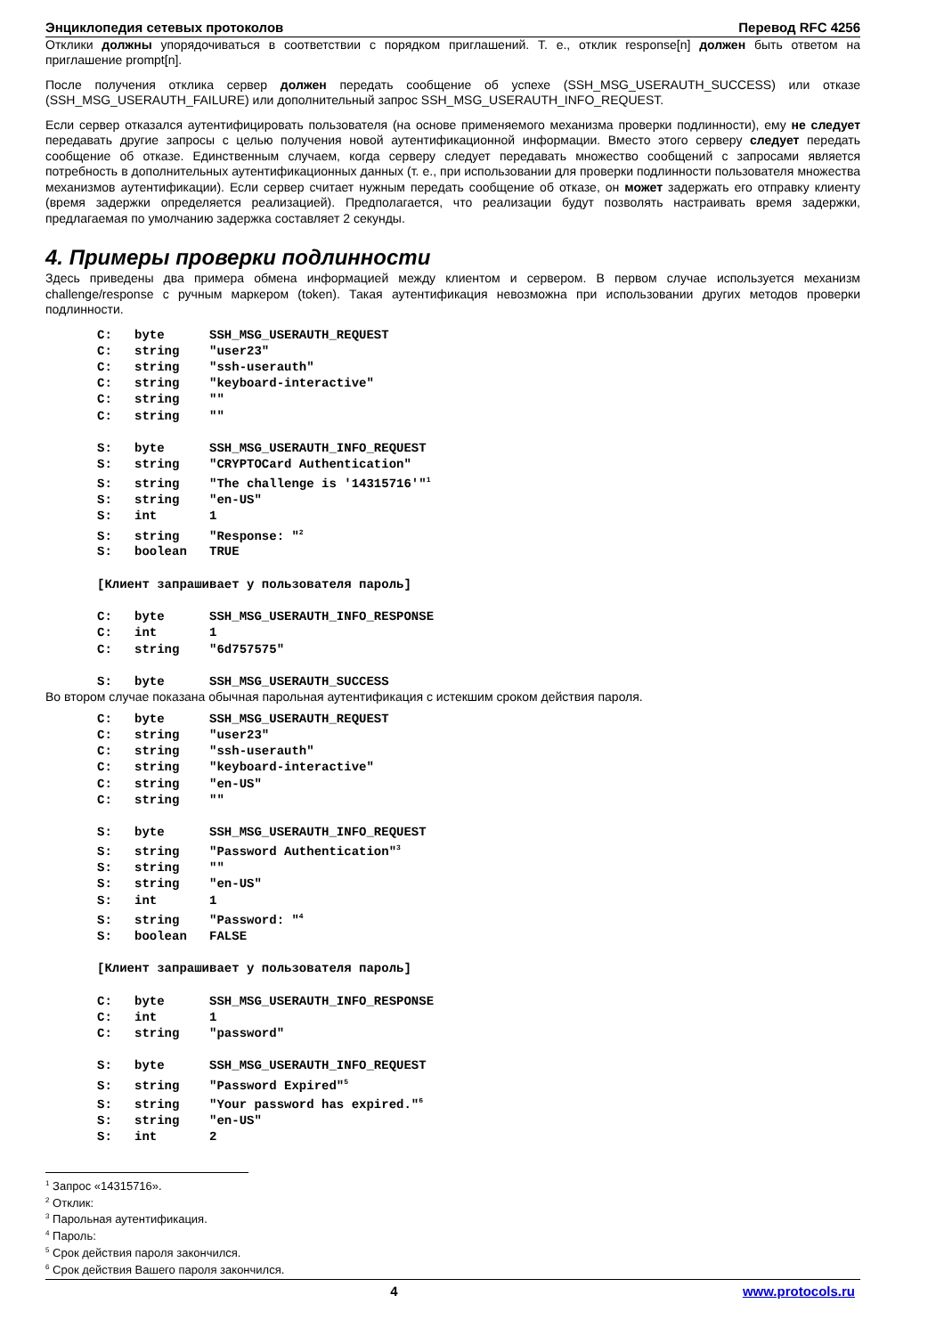Энциклопедия сетевых протоколов Перевод RFC 4256
Отклики должны упорядочиваться в соответствии с порядком приглашений. Т. е., отклик response[n] должен быть ответом на приглашение prompt[n].
После получения отклика сервер должен передать сообщение об успехе (SSH_MSG_USERAUTH_SUCCESS) или отказе (SSH_MSG_USERAUTH_FAILURE) или дополнительный запрос SSH_MSG_USERAUTH_INFO_REQUEST.
Если сервер отказался аутентифицировать пользователя (на основе применяемого механизма проверки подлинности), ему не следует передавать другие запросы с целью получения новой аутентификационной информации. Вместо этого серверу следует передать сообщение об отказе. Единственным случаем, когда серверу следует передавать множество сообщений с запросами является потребность в дополнительных аутентификационных данных (т. е., при использовании для проверки подлинности пользователя множества механизмов аутентификации). Если сервер считает нужным передать сообщение об отказе, он может задержать его отправку клиенту (время задержки определяется реализацией). Предполагается, что реализации будут позволять настраивать время задержки, предлагаемая по умолчанию задержка составляет 2 секунды.
4. Примеры проверки подлинности
Здесь приведены два примера обмена информацией между клиентом и сервером. В первом случае используется механизм challenge/response с ручным маркером (token). Такая аутентификация невозможна при использовании других методов проверки подлинности.
C:   byte      SSH_MSG_USERAUTH_REQUEST
C:   string    "user23"
C:   string    "ssh-userauth"
C:   string    "keyboard-interactive"
C:   string    ""
C:   string    ""

S:   byte      SSH_MSG_USERAUTH_INFO_REQUEST
S:   string    "CRYPTOCard Authentication"
S:   string    "The challenge is '14315716'"1
S:   string    "en-US"
S:   int       1
S:   string    "Response: "2
S:   boolean   TRUE

[Клиент запрашивает у пользователя пароль]

C:   byte      SSH_MSG_USERAUTH_INFO_RESPONSE
C:   int       1
C:   string    "6d757575"

S:   byte      SSH_MSG_USERAUTH_SUCCESS
Во втором случае показана обычная парольная аутентификация с истекшим сроком действия пароля.
C:   byte      SSH_MSG_USERAUTH_REQUEST
C:   string    "user23"
C:   string    "ssh-userauth"
C:   string    "keyboard-interactive"
C:   string    "en-US"
C:   string    ""

S:   byte      SSH_MSG_USERAUTH_INFO_REQUEST
S:   string    "Password Authentication"3
S:   string    ""
S:   string    "en-US"
S:   int       1
S:   string    "Password: "4
S:   boolean   FALSE

[Клиент запрашивает у пользователя пароль]

C:   byte      SSH_MSG_USERAUTH_INFO_RESPONSE
C:   int       1
C:   string    "password"

S:   byte      SSH_MSG_USERAUTH_INFO_REQUEST
S:   string    "Password Expired"5
S:   string    "Your password has expired."6
S:   string    "en-US"
S:   int       2
<sup>1</sup> Запрос «14315716».
<sup>2</sup> Отклик:
<sup>3</sup> Парольная аутентификация.
<sup>4</sup> Пароль:
<sup>5</sup> Срок действия пароля закончился.
<sup>6</sup> Срок действия Вашего пароля закончился.
4 www.protocols.ru